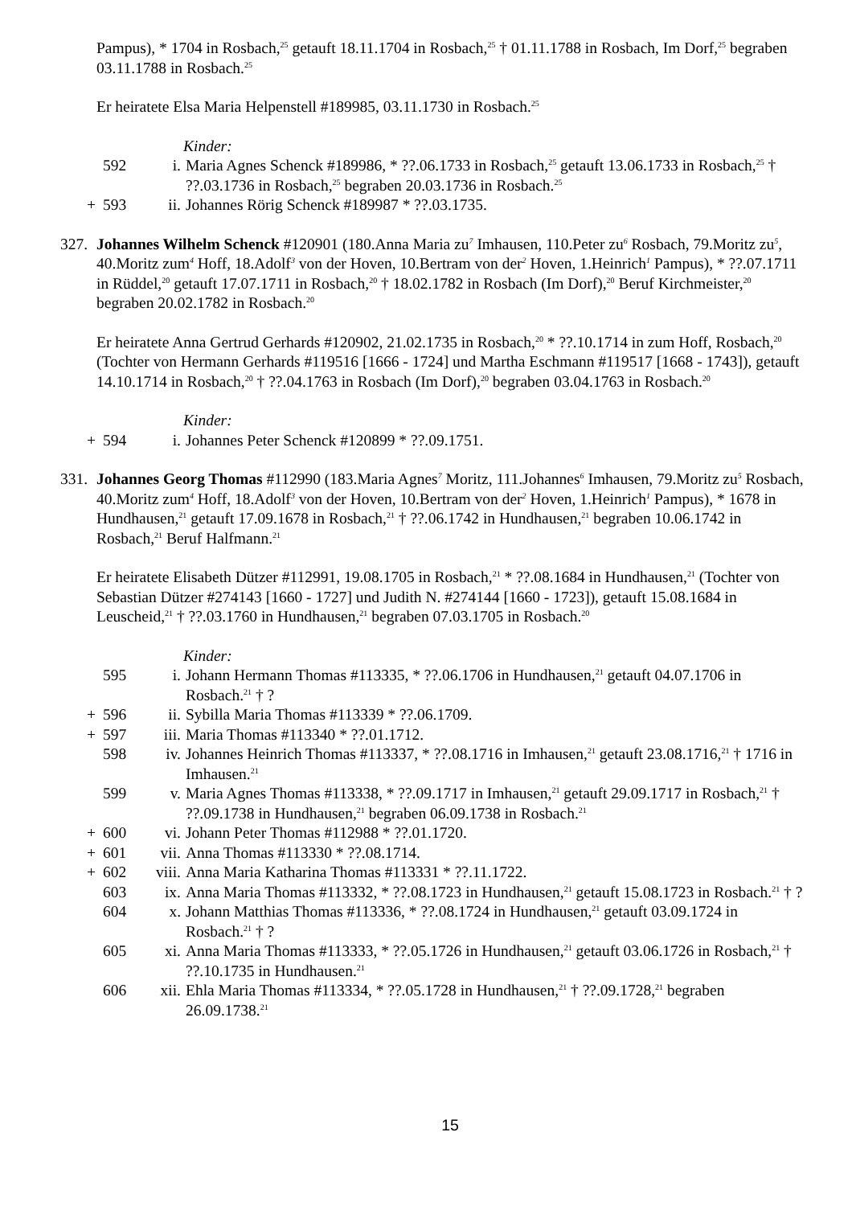Pampus), * 1704 in Rosbach,<sup>25</sup> getauft 18.11.1704 in Rosbach,<sup>25</sup> † 01.11.1788 in Rosbach, Im Dorf,<sup>25</sup> begraben 03.11.1788 in Rosbach.<sup>25</sup>
Er heiratete Elsa Maria Helpenstell #189985, 03.11.1730 in Rosbach.<sup>25</sup>
Kinder:
| | 592 | i. | Maria Agnes Schenck #189986, * ??.06.1733 in Rosbach,<sup>25</sup> getauft 13.06.1733 in Rosbach,<sup>25</sup> † ??.03.1736 in Rosbach,<sup>25</sup> begraben 20.03.1736 in Rosbach.<sup>25</sup> |
| + | 593 | ii. | Johannes Rörig Schenck #189987 * ??.03.1735. |
327.
Johannes Wilhelm Schenck #120901 (180.Anna Maria zu<sup>7</sup> Imhausen, 110.Peter zu<sup>6</sup> Rosbach, 79.Moritz zu<sup>5</sup>, 40.Moritz zum<sup>4</sup> Hoff, 18.Adolf<sup>3</sup> von der Hoven, 10.Bertram von der<sup>2</sup> Hoven, 1.Heinrich<sup>1</sup> Pampus), * ??.07.1711 in Rüddel,<sup>20</sup> getauft 17.07.1711 in Rosbach,<sup>20</sup> † 18.02.1782 in Rosbach (Im Dorf),<sup>20</sup> Beruf Kirchmeister,<sup>20</sup> begraben 20.02.1782 in Rosbach.<sup>20</sup>
Er heiratete Anna Gertrud Gerhards #120902, 21.02.1735 in Rosbach,<sup>20</sup> * ??.10.1714 in zum Hoff, Rosbach,<sup>20</sup> (Tochter von Hermann Gerhards #119516 [1666 - 1724] und Martha Eschmann #119517 [1668 - 1743]), getauft 14.10.1714 in Rosbach,<sup>20</sup> † ??.04.1763 in Rosbach (Im Dorf),<sup>20</sup> begraben 03.04.1763 in Rosbach.<sup>20</sup>
Kinder:
| + | 594 | i. | Johannes Peter Schenck #120899 * ??.09.1751. |
331.
Johannes Georg Thomas #112990 (183.Maria Agnes<sup>7</sup> Moritz, 111.Johannes<sup>6</sup> Imhausen, 79.Moritz zu<sup>5</sup> Rosbach, 40.Moritz zum<sup>4</sup> Hoff, 18.Adolf<sup>3</sup> von der Hoven, 10.Bertram von der<sup>2</sup> Hoven, 1.Heinrich<sup>1</sup> Pampus), * 1678 in Hundhausen,<sup>21</sup> getauft 17.09.1678 in Rosbach,<sup>21</sup> † ??.06.1742 in Hundhausen,<sup>21</sup> begraben 10.06.1742 in Rosbach,<sup>21</sup> Beruf Halfmann.<sup>21</sup>
Er heiratete Elisabeth Dützer #112991, 19.08.1705 in Rosbach,<sup>21</sup> * ??.08.1684 in Hundhausen,<sup>21</sup> (Tochter von Sebastian Dützer #274143 [1660 - 1727] und Judith N. #274144 [1660 - 1723]), getauft 15.08.1684 in Leuscheid,<sup>21</sup> † ??.03.1760 in Hundhausen,<sup>21</sup> begraben 07.03.1705 in Rosbach.<sup>20</sup>
Kinder:
| | 595 | i. | Johann Hermann Thomas #113335, * ??.06.1706 in Hundhausen,<sup>21</sup> getauft 04.07.1706 in Rosbach.<sup>21</sup> † ? |
| + | 596 | ii. | Sybilla Maria Thomas #113339 * ??.06.1709. |
| + | 597 | iii. | Maria Thomas #113340 * ??.01.1712. |
| | 598 | iv. | Johannes Heinrich Thomas #113337, * ??.08.1716 in Imhausen,<sup>21</sup> getauft 23.08.1716,<sup>21</sup> † 1716 in Imhausen.<sup>21</sup> |
| | 599 | v. | Maria Agnes Thomas #113338, * ??.09.1717 in Imhausen,<sup>21</sup> getauft 29.09.1717 in Rosbach,<sup>21</sup> † ??.09.1738 in Hundhausen,<sup>21</sup> begraben 06.09.1738 in Rosbach.<sup>21</sup> |
| + | 600 | vi. | Johann Peter Thomas #112988 * ??.01.1720. |
| + | 601 | vii. | Anna Thomas #113330 * ??.08.1714. |
| + | 602 | viii. | Anna Maria Katharina Thomas #113331 * ??.11.1722. |
| | 603 | ix. | Anna Maria Thomas #113332, * ??.08.1723 in Hundhausen,<sup>21</sup> getauft 15.08.1723 in Rosbach.<sup>21</sup> † ? |
| | 604 | x. | Johann Matthias Thomas #113336, * ??.08.1724 in Hundhausen,<sup>21</sup> getauft 03.09.1724 in Rosbach.<sup>21</sup> † ? |
| | 605 | xi. | Anna Maria Thomas #113333, * ??.05.1726 in Hundhausen,<sup>21</sup> getauft 03.06.1726 in Rosbach,<sup>21</sup> † ??.10.1735 in Hundhausen.<sup>21</sup> |
| | 606 | xii. | Ehla Maria Thomas #113334, * ??.05.1728 in Hundhausen,<sup>21</sup> † ??.09.1728,<sup>21</sup> begraben 26.09.1738.<sup>21</sup> |
15